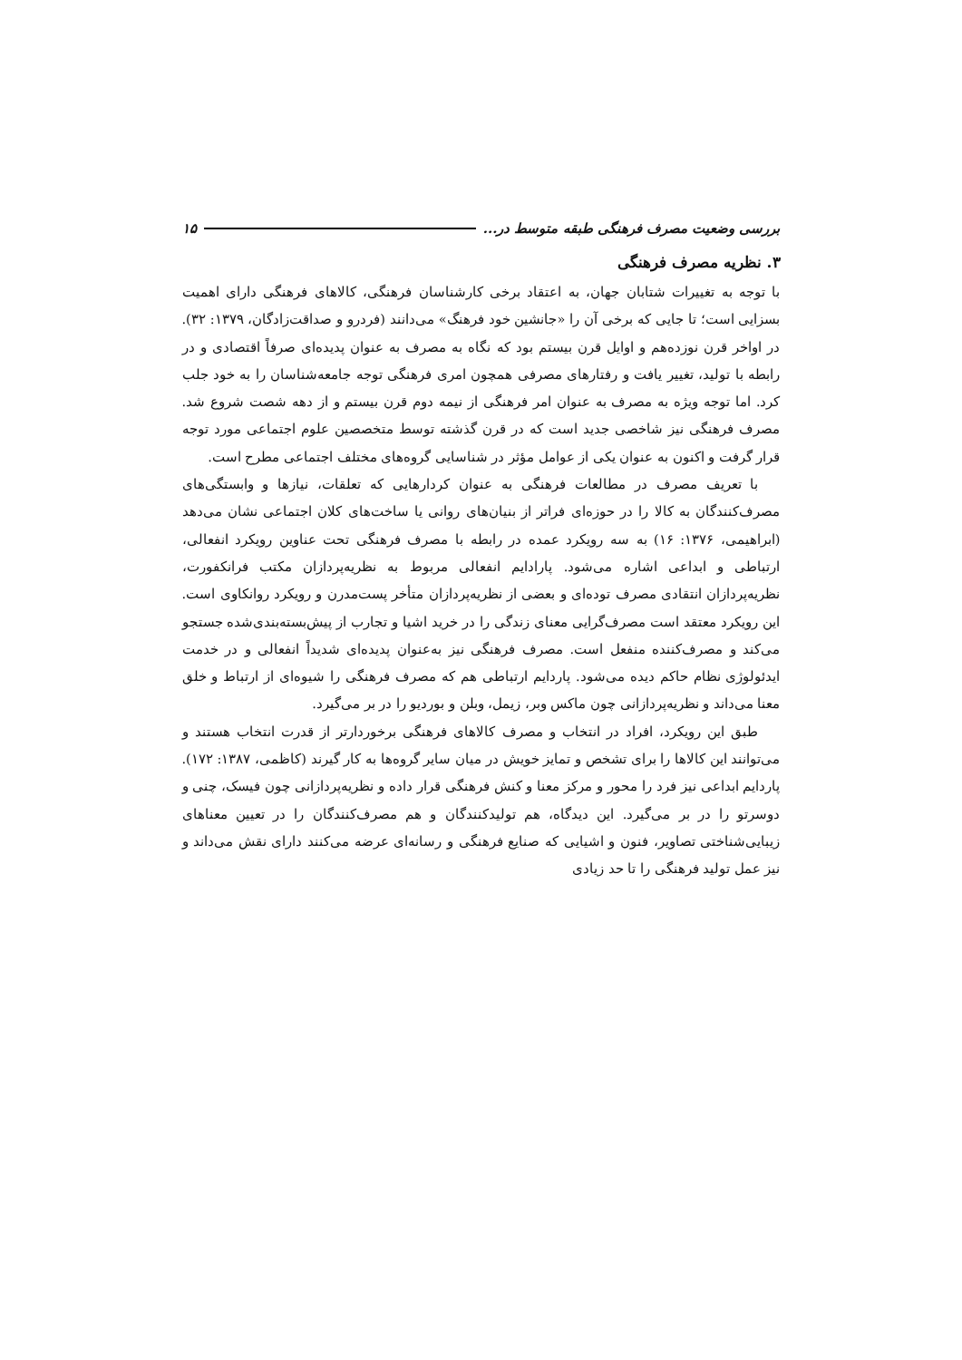بررسی وضعیت مصرف فرهنگی طبقه متوسط در... ۱۵
۳. نظریه مصرف فرهنگی
با توجه به تغییرات شتابان جهان، به اعتقاد برخی کارشناسان فرهنگی، کالاهای فرهنگی دارای اهمیت بسزایی است؛ تا جایی که برخی آن را «جانشین خود فرهنگ» می‌دانند (فردرو و صداقت‌زادگان، ۱۳۷۹: ۳۲). در اواخر قرن نوزده‌هم و اوایل قرن بیستم بود که نگاه به مصرف به عنوان پدیده‌ای صرفاً اقتصادی و در رابطه با تولید، تغییر یافت و رفتارهای مصرفی همچون امری فرهنگی توجه جامعه‌شناسان را به خود جلب کرد. اما توجه ویژه به مصرف به عنوان امر فرهنگی از نیمه دوم قرن بیستم و از دهه شصت شروع شد. مصرف فرهنگی نیز شاخصی جدید است که در قرن گذشته توسط متخصصین علوم اجتماعی مورد توجه قرار گرفت و اکنون به عنوان یکی از عوامل مؤثر در شناسایی گروه‌های مختلف اجتماعی مطرح است.
با تعریف مصرف در مطالعات فرهنگی به عنوان کردارهایی که تعلقات، نیازها و وابستگی‌های مصرف‌کنندگان به کالا را در حوزه‌ای فراتر از بنیان‌های روانی یا ساخت‌های کلان اجتماعی نشان می‌دهد (ابراهیمی، ۱۳۷۶: ۱۶) به سه رویکرد عمده در رابطه با مصرف فرهنگی تحت عناوین رویکرد انفعالی، ارتباطی و ابداعی اشاره می‌شود. پارادایم انفعالی مربوط به نظریه‌پردازان مکتب فرانکفورت، نظریه‌پردازان انتقادی مصرف توده‌ای و بعضی از نظریه‌پردازان متأخر پست‌مدرن و رویکرد روانکاوی است. این رویکرد معتقد است مصرف‌گرایی معنای زندگی را در خرید اشیا و تجارب از پیش‌بسته‌بندی‌شده جستجو می‌کند و مصرف‌کننده منفعل است. مصرف فرهنگی نیز به‌عنوان پدیده‌ای شدیداً انفعالی و در خدمت ایدئولوژی نظام حاکم دیده می‌شود. پاردایم ارتباطی هم که مصرف فرهنگی را شیوه‌ای از ارتباط و خلق معنا می‌داند و نظریه‌پردازانی چون ماکس وبر، زیمل، وبلن و بوردیو را در بر می‌گیرد.
طبق این رویکرد، افراد در انتخاب و مصرف کالاهای فرهنگی برخوردارتر از قدرت انتخاب هستند و می‌توانند این کالاها را برای تشخص و تمایز خویش در میان سایر گروه‌ها به کار گیرند (کاظمی، ۱۳۸۷: ۱۷۲). پاردایم ابداعی نیز فرد را محور و مرکز معنا و کنش فرهنگی قرار داده و نظریه‌پردازانی چون فیسک، چنی و دوسرتو را در بر می‌گیرد. این دیدگاه، هم تولیدکنندگان و هم مصرف‌کنندگان را در تعیین معناهای زیبایی‌شناختی تصاویر، فنون و اشیایی که صنایع فرهنگی و رسانه‌ای عرضه می‌کنند دارای نقش می‌داند و نیز عمل تولید فرهنگی را تا حد زیادی